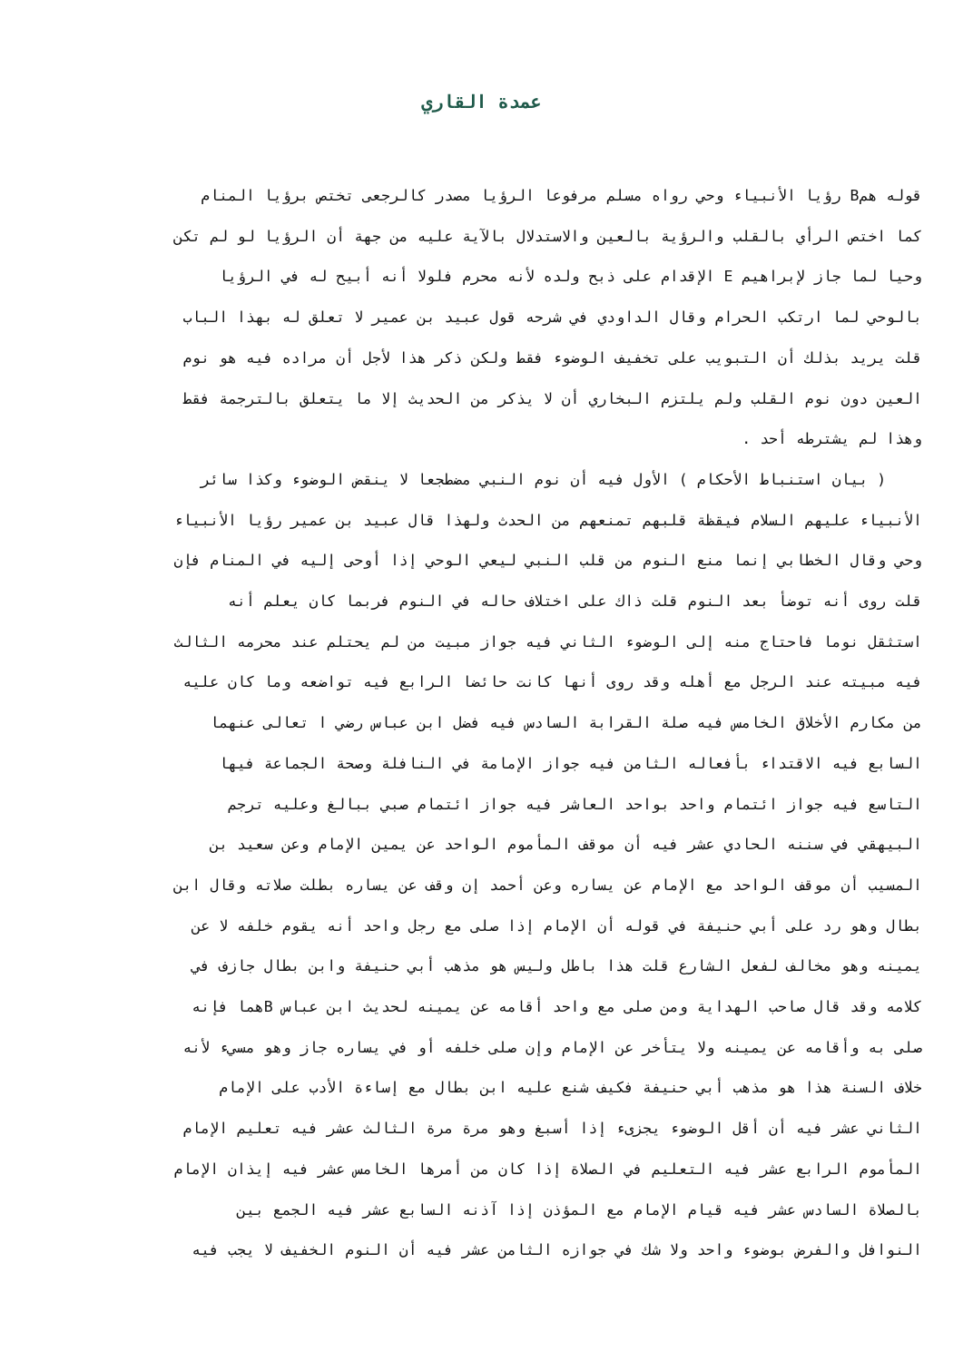عمدة القاري
قوله همB رؤيا الأنبياء وحي رواه مسلم مرفوعا الرؤيا مصدر كالرجعى تختص برؤيا المنام
كما اختص الرأي بالقلب والرؤية بالعين والاستدلال بالآية عليه من جهة أن الرؤيا لو لم تكن
وحيا لما جاز لإبراهيم E الإقدام على ذبح ولده لأنه محرم فلولا أنه أبيح له في الرؤيا
بالوحي لما ارتكب الحرام وقال الداودي في شرحه قول عبيد بن عمير لا تعلق له بهذا الباب
قلت يريد بذلك أن التبويب على تخفيف الوضوء فقط ولكن ذكر هذا لأجل أن مراده فيه هو نوم
العين دون نوم القلب ولم يلتزم البخاري أن لا يذكر من الحديث إلا ما يتعلق بالترجمة فقط
وهذا لم يشترطه أحد .
( بيان استنباط الأحكام ) الأول فيه أن نوم النبي مضطجعا لا ينقض الوضوء وكذا سائر
الأنبياء عليهم السلام فيقظة قلبهم تمنعهم من الحدث ولهذا قال عبيد بن عمير رؤيا الأنبياء
وحي وقال الخطابي إنما منع النوم من قلب النبي ليعي الوحي إذا أوحى إليه في المنام فإن
قلت روى أنه توضأ بعد النوم قلت ذاك على اختلاف حاله في النوم فربما كان يعلم أنه
استثقل نوما فاحتاج منه إلى الوضوء الثاني فيه جواز مبيت من لم يحتلم عند محرمه الثالث
فيه مبيته عند الرجل مع أهله وقد روى أنها كانت حائضا الرابع فيه تواضعه وما كان عليه
من مكارم الأخلاق الخامس فيه صلة القرابة السادس فيه فضل ابن عباس رضي ا تعالى عنهما
السابع فيه الاقتداء بأفعاله الثامن فيه جواز الإمامة في النافلة وصحة الجماعة فيها
التاسع فيه جواز ائتمام واحد بواحد العاشر فيه جواز ائتمام صبي ببالغ وعليه ترجم
البيهقي في سننه الحادي عشر فيه أن موقف المأموم الواحد عن يمين الإمام وعن سعيد بن
المسيب أن موقف الواحد مع الإمام عن يساره وعن أحمد إن وقف عن يساره بطلت صلاته وقال ابن
بطال وهو رد على أبي حنيفة في قوله أن الإمام إذا صلى مع رجل واحد أنه يقوم خلفه لا عن
يمينه وهو مخالف لفعل الشارع قلت هذا باطل وليس هو مذهب أبي حنيفة وابن بطال جازف في
كلامه وقد قال صاحب الهداية ومن صلى مع واحد أقامه عن يمينه لحديث ابن عباس Bهما فإنه
صلى به وأقامه عن يمينه ولا يتأخر عن الإمام وإن صلى خلفه أو في يساره جاز وهو مسيء لأنه
خلاف السنة هذا هو مذهب أبي حنيفة فكيف شنع عليه ابن بطال مع إساءة الأدب على الإمام
الثاني عشر فيه أن أقل الوضوء يجزىء إذا أسبغ وهو مرة مرة الثالث عشر فيه تعليم الإمام
المأموم الرابع عشر فيه التعليم في الصلاة إذا كان من أمرها الخامس عشر فيه إيذان الإمام
بالصلاة السادس عشر فيه قيام الإمام مع المؤذن إذا آذنه السابع عشر فيه الجمع بين
النوافل والفرض بوضوء واحد ولا شك في جوازه الثامن عشر فيه أن النوم الخفيف لا يجب فيه